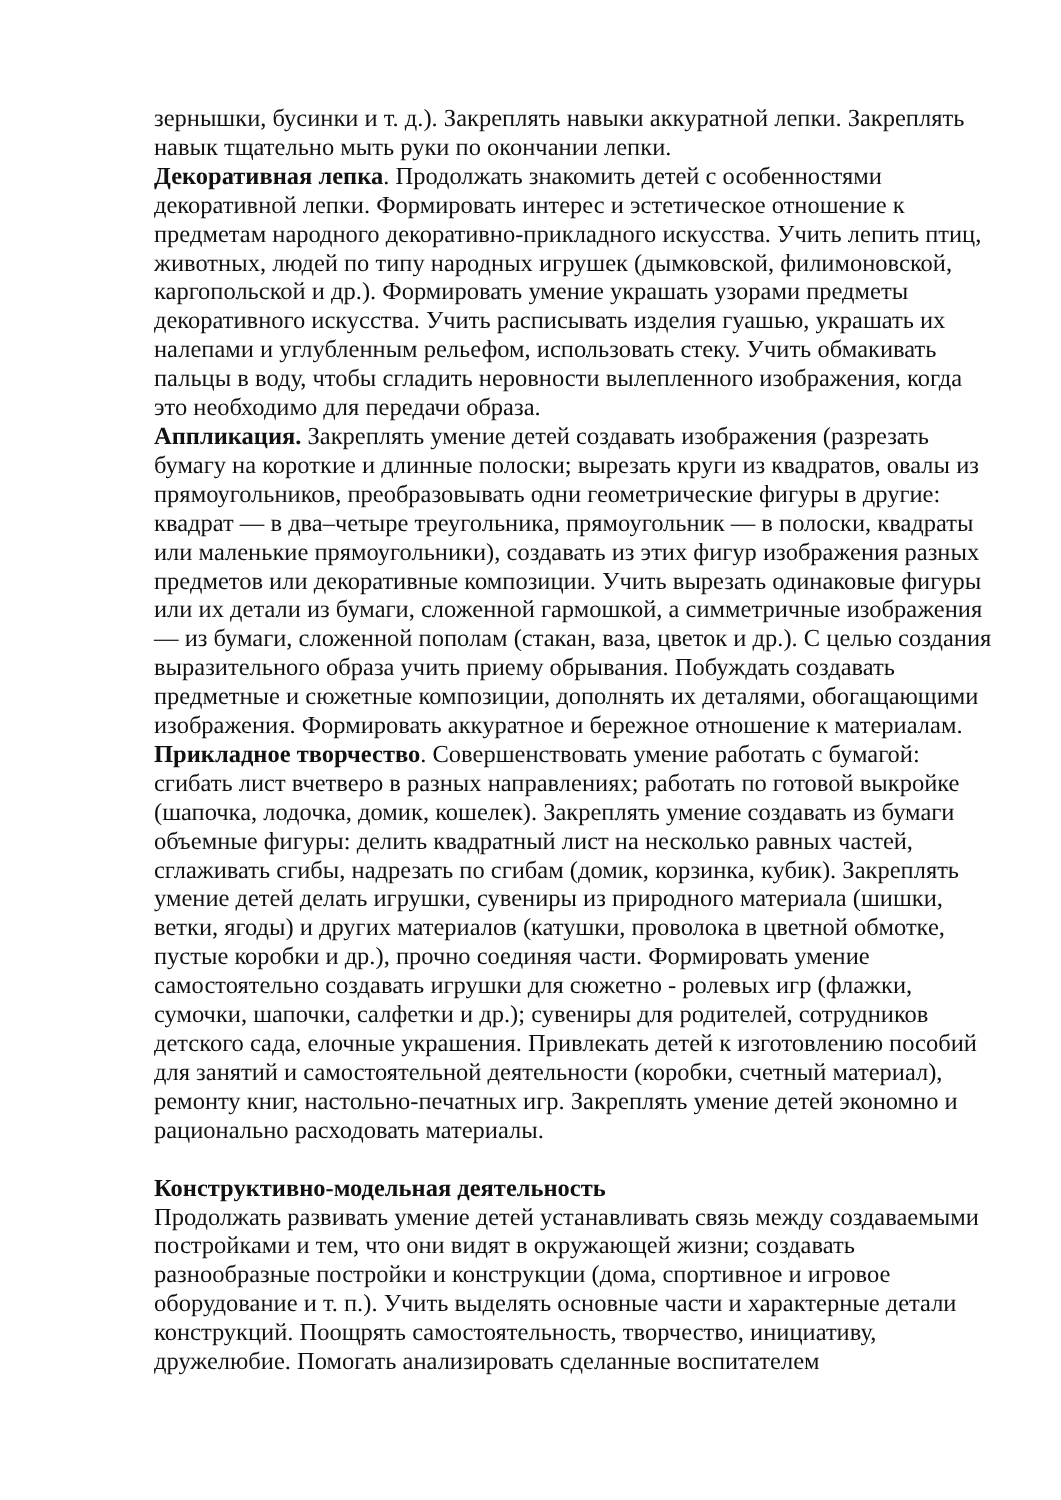зернышки, бусинки и т. д.). Закреплять навыки аккуратной лепки. Закреплять навык тщательно мыть руки по окончании лепки.
Декоративная лепка. Продолжать знакомить детей с особенностями декоративной лепки. Формировать интерес и эстетическое отношение к предметам народного декоративно-прикладного искусства. Учить лепить птиц, животных, людей по типу народных игрушек (дымковской, филимоновской, каргопольской и др.). Формировать умение украшать узорами предметы декоративного искусства. Учить расписывать изделия гуашью, украшать их налепами и углубленным рельефом, использовать стеку. Учить обмакивать пальцы в воду, чтобы сгладить неровности вылепленного изображения, когда это необходимо для передачи образа.
Аппликация. Закреплять умение детей создавать изображения (разрезать бумагу на короткие и длинные полоски; вырезать круги из квадратов, овалы из прямоугольников, преобразовывать одни геометрические фигуры в другие: квадрат — в два–четыре треугольника, прямоугольник — в полоски, квадраты или маленькие прямоугольники), создавать из этих фигур изображения разных предметов или декоративные композиции. Учить вырезать одинаковые фигуры или их детали из бумаги, сложенной гармошкой, а симметричные изображения — из бумаги, сложенной пополам (стакан, ваза, цветок и др.). С целью создания выразительного образа учить приему обрывания. Побуждать создавать предметные и сюжетные композиции, дополнять их деталями, обогащающими изображения. Формировать аккуратное и бережное отношение к материалам.
Прикладное творчество. Совершенствовать умение работать с бумагой: сгибать лист вчетверо в разных направлениях; работать по готовой выкройке (шапочка, лодочка, домик, кошелек). Закреплять умение создавать из бумаги объемные фигуры: делить квадратный лист на несколько равных частей, сглаживать сгибы, надрезать по сгибам (домик, корзинка, кубик). Закреплять умение детей делать игрушки, сувениры из природного материала (шишки, ветки, ягоды) и других материалов (катушки, проволока в цветной обмотке, пустые коробки и др.), прочно соединяя части. Формировать умение самостоятельно создавать игрушки для сюжетно - ролевых игр (флажки, сумочки, шапочки, салфетки и др.); сувениры для родителей, сотрудников детского сада, елочные украшения. Привлекать детей к изготовлению пособий для занятий и самостоятельной деятельности (коробки, счетный материал), ремонту книг, настольно-печатных игр. Закреплять умение детей экономно и рационально расходовать материалы.
Конструктивно-модельная деятельность
Продолжать развивать умение детей устанавливать связь между создаваемыми постройками и тем, что они видят в окружающей жизни; создавать разнообразные постройки и конструкции (дома, спортивное и игровое оборудование и т. п.). Учить выделять основные части и характерные детали конструкций. Поощрять самостоятельность, творчество, инициативу, дружелюбие. Помогать анализировать сделанные воспитателем